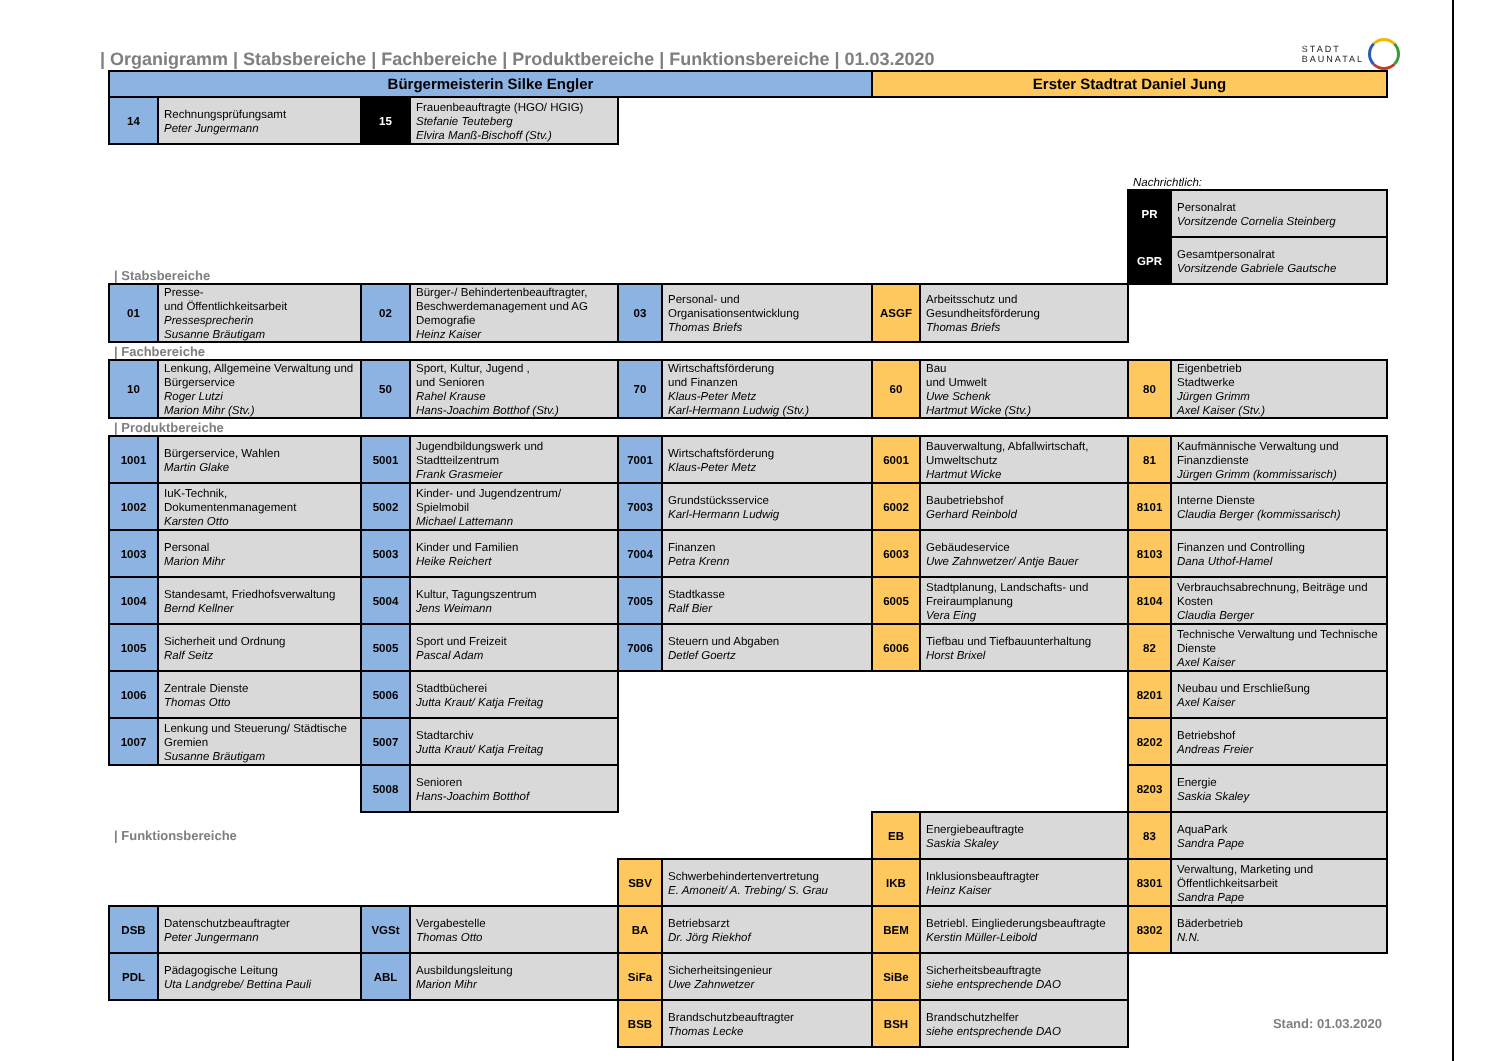| Organigramm | Stabsbereiche | Fachbereiche | Produktbereiche | Funktionsbereiche | 01.03.2020
STADT
BAUNATAL
| Bürgermeisterin Silke Engler | | | | | | Erster Stadtrat Daniel Jung | | | |
| 14 | Rechnungsprüfungsamt Peter Jungermann | 15 | Frauenbeauftragte (HGO/ HGIG) Stefanie Teuteberg Elvira Manß-Bischoff (Stv.) | | | | | | |
| | | | | | | | | Nachrichtlich: | |
| | | | | | | | | PR | Personalrat Vorsitzende Cornelia Steinberg |
| / Stabsbereiche | | | | | | | | GPR | Gesamtpersonalrat Vorsitzende Gabriele Gautsche |
| 01 | Presse- und Öffentlichkeitsarbeit Pressesprecherin Susanne Bräutigam | 02 | Bürger-/ Behindertenbeauftragter, Beschwerdemanagement und AG Demografie Heinz Kaiser | 03 | Personal- und Organisationsentwicklung Thomas Briefs | ASGF | Arbeitsschutz und Gesundheitsförderung Thomas Briefs | | |
| / Fachbereiche | | | | | | | | | |
| 10 | Lenkung, Allgemeine Verwaltung und Bürgerservice Roger Lutzi Marion Mihr (Stv.) | 50 | Sport, Kultur, Jugend , und Senioren Rahel Krause Hans-Joachim Botthof (Stv.) | 70 | Wirtschaftsförderung und Finanzen Klaus-Peter Metz Karl-Hermann Ludwig (Stv.) | 60 | Bau und Umwelt Uwe Schenk Hartmut Wicke (Stv.) | 80 | Eigenbetrieb Stadtwerke Jürgen Grimm Axel Kaiser (Stv.) |
| / Produktbereiche | | | | | | | | | |
| 1001 | Bürgerservice, Wahlen Martin Glake | 5001 | Jugendbildungswerk und Stadtteilzentrum Frank Grasmeier | 7001 | Wirtschaftsförderung Klaus-Peter Metz | 6001 | Bauverwaltung, Abfallwirtschaft, Umweltschutz Hartmut Wicke | 81 | Kaufmännische Verwaltung und Finanzdienste Jürgen Grimm (kommissarisch) |
| 1002 | IuK-Technik, Dokumentenmanagement Karsten Otto | 5002 | Kinder- und Jugendzentrum/ Spielmobil Michael Lattemann | 7003 | Grundstücksservice Karl-Hermann Ludwig | 6002 | Baubetriebshof Gerhard Reinbold | 8101 | Interne Dienste Claudia Berger (kommissarisch) |
| 1003 | Personal Marion Mihr | 5003 | Kinder und Familien Heike Reichert | 7004 | Finanzen Petra Krenn | 6003 | Gebäudeservice Uwe Zahnwetzer/ Antje Bauer | 8103 | Finanzen und Controlling Dana Uthof-Hamel |
| 1004 | Standesamt, Friedhofsverwaltung Bernd Kellner | 5004 | Kultur, Tagungszentrum Jens Weimann | 7005 | Stadtkasse Ralf Bier | 6005 | Stadtplanung, Landschafts- und Freiraumplanung Vera Eing | 8104 | Verbrauchsabrechnung, Beiträge und Kosten Claudia Berger |
| 1005 | Sicherheit und Ordnung Ralf Seitz | 5005 | Sport und Freizeit Pascal Adam | 7006 | Steuern und Abgaben Detlef Goertz | 6006 | Tiefbau und Tiefbauunterhaltung Horst Brixel | 82 | Technische Verwaltung und Technische Dienste Axel Kaiser |
| 1006 | Zentrale Dienste Thomas Otto | 5006 | Stadtbücherei Jutta Kraut/ Katja Freitag | | | | | 8201 | Neubau und Erschließung Axel Kaiser |
| 1007 | Lenkung und Steuerung/ Städtische Gremien Susanne Bräutigam | 5007 | Stadtarchiv Jutta Kraut/ Katja Freitag | | | | | 8202 | Betriebshof Andreas Freier |
| | | 5008 | Senioren Hans-Joachim Botthof | | | | | 8203 | Energie Saskia Skaley |
| / Funktionsbereiche | | | | | | EB | Energiebeauftragte Saskia Skaley | 83 | AquaPark Sandra Pape |
| | | | | SBV | Schwerbehindertenvertretung E. Amoneit/ A. Trebing/ S. Grau | IKB | Inklusionsbeauftragter Heinz Kaiser | 8301 | Verwaltung, Marketing und Öffentlichkeitsarbeit Sandra Pape |
| DSB | Datenschutzbeauftragter Peter Jungermann | VGSt | Vergabestelle Thomas Otto | BA | Betriebsarzt Dr. Jörg Riekhof | BEM | Betriebl. Eingliederungsbeauftragte Kerstin Müller-Leibold | 8302 | Bäderbetrieb N.N. |
| PDL | Pädagogische Leitung Uta Landgrebe/ Bettina Pauli | ABL | Ausbildungsleitung Marion Mihr | SiFa | Sicherheitsingenieur Uwe Zahnwetzer | SiBe | Sicherheitsbeauftragte siehe entsprechende DAO | | |
| | | | | BSB | Brandschutzbeauftragter Thomas Lecke | BSH | Brandschutzhelfer siehe entsprechende DAO | Stand: 01.03.2020 | |